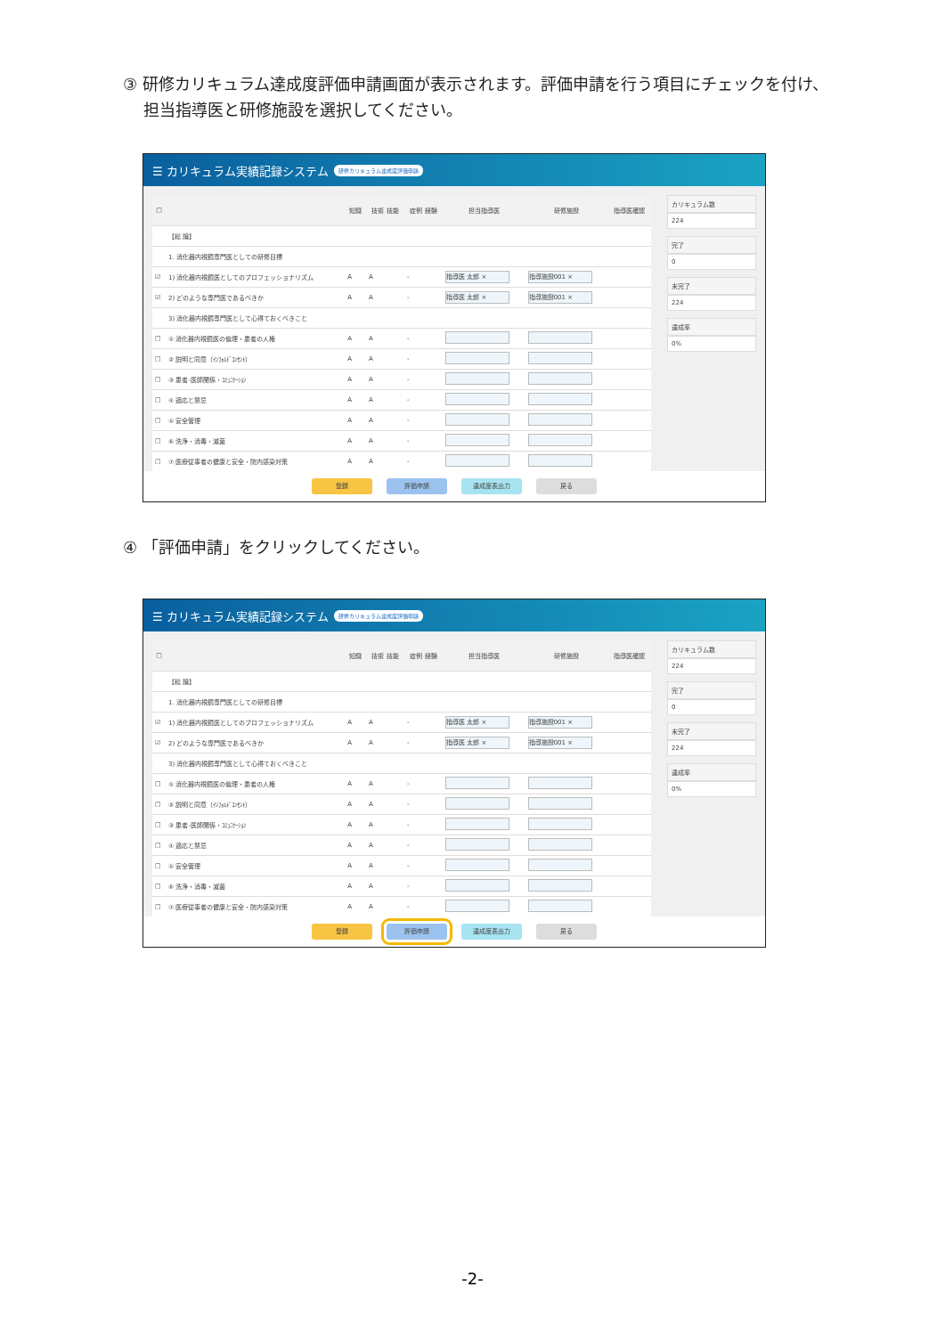③ 研修カリキュラム達成度評価申請画面が表示されます。評価申請を行う項目にチェックを付け、
担当指導医と研修施設を選択してください。
☰ カリキュラム実績記録システム 研修カリキュラム達成度評価申請
| □ | | 知識 | 技術 技能 | 症例 経験 | 担当指導医 | 研修施設 | 指導医確認 |
| --- | --- | --- | --- | --- | --- | --- | --- |
| | 【総 論】 | | | | | | |
| | 1. 消化器内視鏡専門医としての研修目標 | | | | | | |
| ☑ | 1) 消化器内視鏡医としてのプロフェッショナリズム | A | A | - | 指導医 太郎 × | 指導施設001 × | |
| ☑ | 2) どのような専門医であるべきか | A | A | - | 指導医 太郎 × | 指導施設001 × | |
| | 3) 消化器内視鏡専門医として心得ておくべきこと | | | | | | |
| □ | ① 消化器内視鏡医の倫理・患者の人権 | A | A | - | | | |
| □ | ② 説明と同意（ｲﾝﾌｫﾑﾄﾞｺﾝｾﾝﾄ） | A | A | - | | | |
| □ | ③ 患者-医師関係・ｺﾐｭﾆｹｰｼｮﾝ | A | A | - | | | |
| □ | ④ 適応と禁忌 | A | A | - | | | |
| □ | ⑤ 安全管理 | A | A | - | | | |
| □ | ⑥ 洗浄・消毒・滅菌 | A | A | - | | | |
| □ | ⑦ 医療従事者の健康と安全・院内感染対策 | A | A | - | | | |
カリキュラム数
224
完了
0
未完了
224
達成率
0%
登録 評価申請 達成度表出力 戻る
④ 「評価申請」をクリックしてください。
☰ カリキュラム実績記録システム 研修カリキュラム達成度評価申請
| □ | | 知識 | 技術 技能 | 症例 経験 | 担当指導医 | 研修施設 | 指導医確認 |
| --- | --- | --- | --- | --- | --- | --- | --- |
| | 【総 論】 | | | | | | |
| | 1. 消化器内視鏡専門医としての研修目標 | | | | | | |
| ☑ | 1) 消化器内視鏡医としてのプロフェッショナリズム | A | A | - | 指導医 太郎 × | 指導施設001 × | |
| ☑ | 2) どのような専門医であるべきか | A | A | - | 指導医 太郎 × | 指導施設001 × | |
| | 3) 消化器内視鏡専門医として心得ておくべきこと | | | | | | |
| □ | ① 消化器内視鏡医の倫理・患者の人権 | A | A | - | | | |
| □ | ② 説明と同意（ｲﾝﾌｫﾑﾄﾞｺﾝｾﾝﾄ） | A | A | - | | | |
| □ | ③ 患者-医師関係・ｺﾐｭﾆｹｰｼｮﾝ | A | A | - | | | |
| □ | ④ 適応と禁忌 | A | A | - | | | |
| □ | ⑤ 安全管理 | A | A | - | | | |
| □ | ⑥ 洗浄・消毒・滅菌 | A | A | - | | | |
| □ | ⑦ 医療従事者の健康と安全・院内感染対策 | A | A | - | | | |
カリキュラム数
224
完了
0
未完了
224
達成率
0%
登録 評価申請 達成度表出力 戻る
-2-